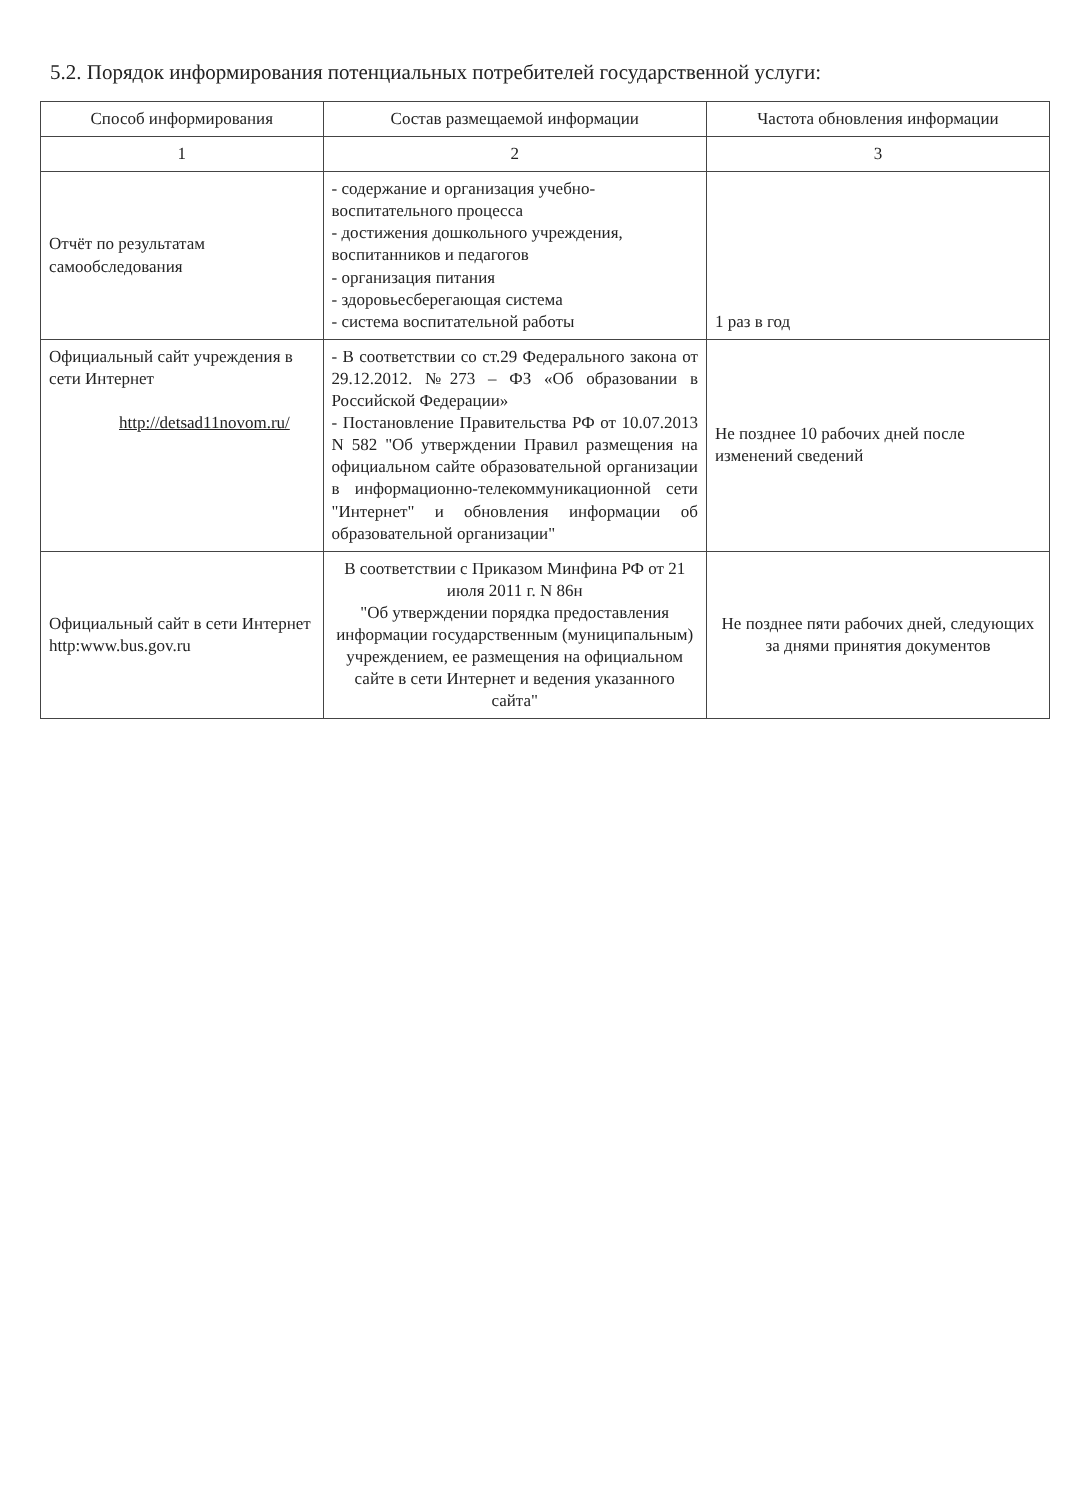5.2. Порядок информирования потенциальных потребителей государственной услуги:
| Способ информирования | Состав размещаемой информации | Частота обновления информации |
| --- | --- | --- |
| 1 | 2 | 3 |
| Отчёт по результатам самообследования | - содержание и организация учебно-воспитательного процесса - достижения дошкольного учреждения, воспитанников и педагогов - организация питания - здоровьесберегающая система - система воспитательной работы | 1 раз в год |
| Официальный сайт учреждения в сети Интернет http://detsad11novom.ru/ | - В соответствии со ст.29 Федерального закона от 29.12.2012. №273 – ФЗ «Об образовании в Российской Федерации» - Постановление Правительства РФ от 10.07.2013 N 582 "Об утверждении Правил размещения на официальном сайте образовательной организации в информационно-телекоммуникационной сети "Интернет" и обновления информации об образовательной организации" | Не позднее 10 рабочих дней после изменений сведений |
| Официальный сайт в сети Интернет http:www.bus.gov.ru | В соответствии с Приказом Минфина РФ от 21 июля 2011 г. N 86н "Об утверждении порядка предоставления информации государственным (муниципальным) учреждением, ее размещения на официальном сайте в сети Интернет и ведения указанного сайта" | Не позднее пяти рабочих дней, следующих за днями принятия документов |